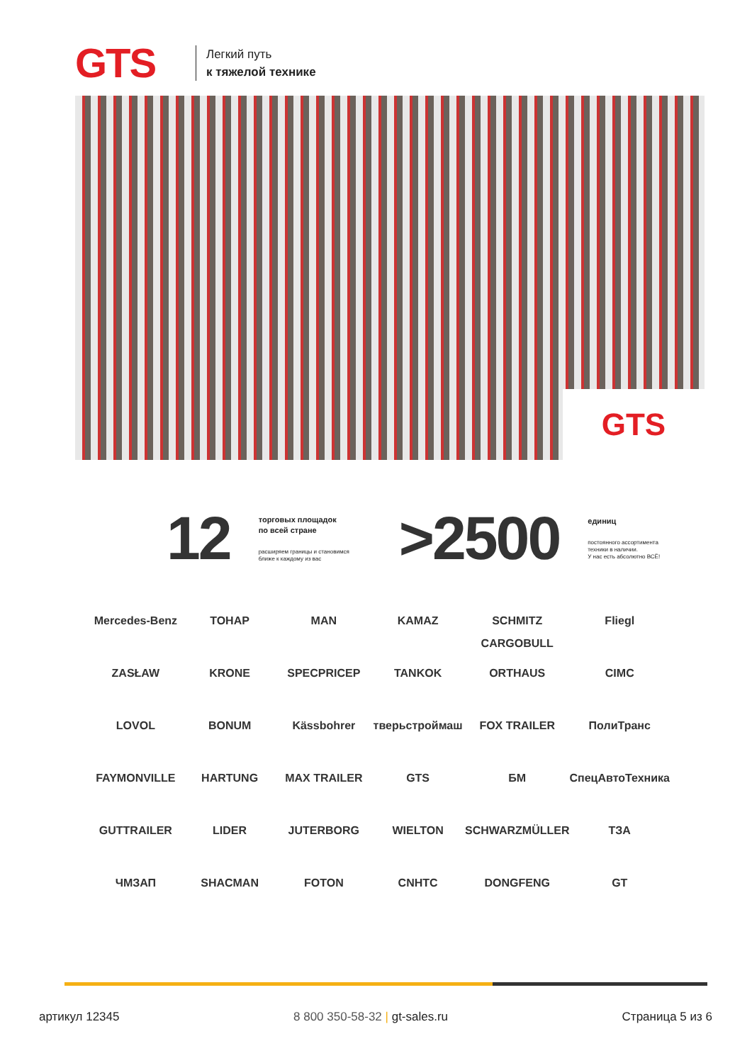GTS
Легкий путь
к тяжелой технике
GTS
12
торговых площадок
по всей стране
расширяем границы и становимся
ближе к каждому из вас
>2500
единиц
постоянного ассортимента
техники в наличии.
У нас есть абсолютно ВСЁ!
Mercedes-Benz
ТОНАР
MAN
KAMAZ
SCHMITZ CARGOBULL
Fliegl
ZASŁAW
KRONE
SPECPRICEP
TANKOK
ORTHAUS
CIMC
LOVOL
BONUM
Kässbohrer
тверьстроймаш
FOX TRAILER
ПолиТранс
FAYMONVILLE
HARTUNG
MAX TRAILER
GTS
БМ
СпецАвтоТехника
GUTTRAILER
LIDER
JUTERBORG
WIELTON
SCHWARZMÜLLER
ТЗА
ЧМЗАП
SHACMAN
FOTON
CNHTC
DONGFENG
GT
артикул 12345 8 800 350-58-32 | gt-sales.ru Страница 5 из 6